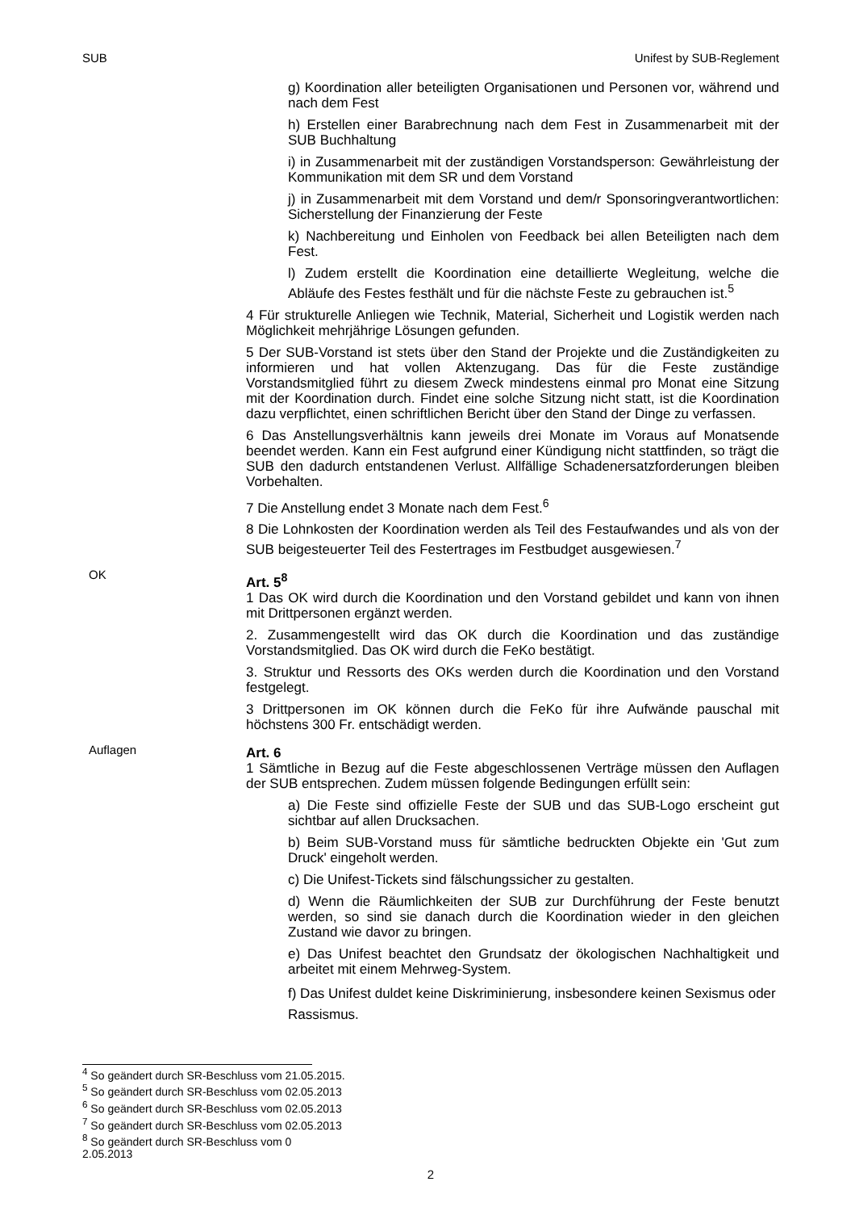SUB Unifest by SUB-Reglement
g) Koordination aller beteiligten Organisationen und Personen vor, während und nach dem Fest
h) Erstellen einer Barabrechnung nach dem Fest in Zusammenarbeit mit der SUB Buchhaltung
i) in Zusammenarbeit mit der zuständigen Vorstandsperson: Gewährleistung der Kommunikation mit dem SR und dem Vorstand
j) in Zusammenarbeit mit dem Vorstand und dem/r Sponsoringverantwortlichen: Sicherstellung der Finanzierung der Feste
k) Nachbereitung und Einholen von Feedback bei allen Beteiligten nach dem Fest.
l) Zudem erstellt die Koordination eine detaillierte Wegleitung, welche die Abläufe des Festes festhält und für die nächste Feste zu gebrauchen ist.<sup>5</sup>
4 Für strukturelle Anliegen wie Technik, Material, Sicherheit und Logistik werden nach Möglichkeit mehrjährige Lösungen gefunden.
5 Der SUB-Vorstand ist stets über den Stand der Projekte und die Zuständigkeiten zu informieren und hat vollen Aktenzugang. Das für die Feste zuständige Vorstandsmitglied führt zu diesem Zweck mindestens einmal pro Monat eine Sitzung mit der Koordination durch. Findet eine solche Sitzung nicht statt, ist die Koordination dazu verpflichtet, einen schriftlichen Bericht über den Stand der Dinge zu verfassen.
6 Das Anstellungsverhältnis kann jeweils drei Monate im Voraus auf Monatsende beendet werden. Kann ein Fest aufgrund einer Kündigung nicht stattfinden, so trägt die SUB den dadurch entstandenen Verlust. Allfällige Schadenersatzforderungen bleiben Vorbehalten.
7 Die Anstellung endet 3 Monate nach dem Fest.<sup>6</sup>
8 Die Lohnkosten der Koordination werden als Teil des Festaufwandes und als von der SUB beigesteuerter Teil des Festertrages im Festbudget ausgewiesen.<sup>7</sup>
OK
Art. 5<sup>8</sup>
1 Das OK wird durch die Koordination und den Vorstand gebildet und kann von ihnen mit Drittpersonen ergänzt werden.
2. Zusammengestellt wird das OK durch die Koordination und das zuständige Vorstandsmitglied. Das OK wird durch die FeKo bestätigt.
3. Struktur und Ressorts des OKs werden durch die Koordination und den Vorstand festgelegt.
3 Drittpersonen im OK können durch die FeKo für ihre Aufwände pauschal mit höchstens 300 Fr. entschädigt werden.
Auflagen
Art. 6
1 Sämtliche in Bezug auf die Feste abgeschlossenen Verträge müssen den Auflagen der SUB entsprechen. Zudem müssen folgende Bedingungen erfüllt sein:
a) Die Feste sind offizielle Feste der SUB und das SUB-Logo erscheint gut sichtbar auf allen Drucksachen.
b) Beim SUB-Vorstand muss für sämtliche bedruckten Objekte ein 'Gut zum Druck' eingeholt werden.
c) Die Unifest-Tickets sind fälschungssicher zu gestalten.
d) Wenn die Räumlichkeiten der SUB zur Durchführung der Feste benutzt werden, so sind sie danach durch die Koordination wieder in den gleichen Zustand wie davor zu bringen.
e) Das Unifest beachtet den Grundsatz der ökologischen Nachhaltigkeit und arbeitet mit einem Mehrweg-System.
f) Das Unifest duldet keine Diskriminierung, insbesondere keinen Sexismus oder Rassismus.
<sup>4</sup> So geändert durch SR-Beschluss vom 21.05.2015.
<sup>5</sup> So geändert durch SR-Beschluss vom 02.05.2013
<sup>6</sup> So geändert durch SR-Beschluss vom 02.05.2013
<sup>7</sup> So geändert durch SR-Beschluss vom 02.05.2013
<sup>8</sup> So geändert durch SR-Beschluss vom 0
2.05.2013
2